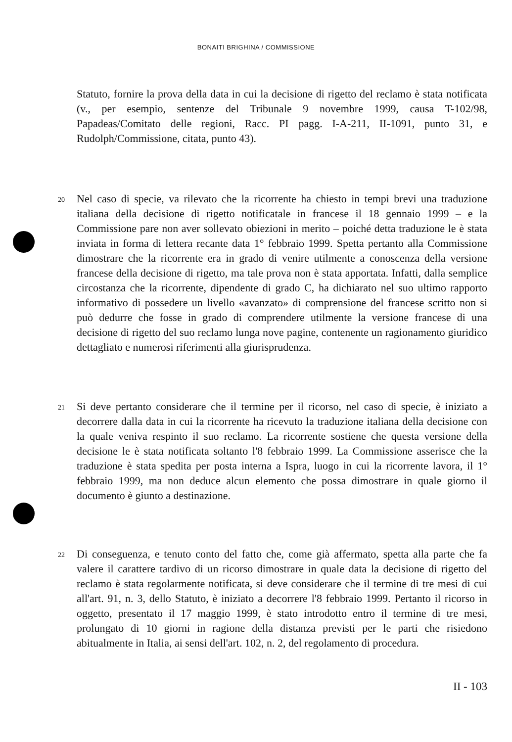BONAITI BRIGHINA / COMMISSIONE
Statuto, fornire la prova della data in cui la decisione di rigetto del reclamo è stata notificata (v., per esempio, sentenze del Tribunale 9 novembre 1999, causa T-102/98, Papadeas/Comitato delle regioni, Racc. PI pagg. I-A-211, II-1091, punto 31, e Rudolph/Commissione, citata, punto 43).
20 Nel caso di specie, va rilevato che la ricorrente ha chiesto in tempi brevi una traduzione italiana della decisione di rigetto notificatale in francese il 18 gennaio 1999 – e la Commissione pare non aver sollevato obiezioni in merito – poiché detta traduzione le è stata inviata in forma di lettera recante data 1° febbraio 1999. Spetta pertanto alla Commissione dimostrare che la ricorrente era in grado di venire utilmente a conoscenza della versione francese della decisione di rigetto, ma tale prova non è stata apportata. Infatti, dalla semplice circostanza che la ricorrente, dipendente di grado C, ha dichiarato nel suo ultimo rapporto informativo di possedere un livello «avanzato» di comprensione del francese scritto non si può dedurre che fosse in grado di comprendere utilmente la versione francese di una decisione di rigetto del suo reclamo lunga nove pagine, contenente un ragionamento giuridico dettagliato e numerosi riferimenti alla giurisprudenza.
21 Si deve pertanto considerare che il termine per il ricorso, nel caso di specie, è iniziato a decorrere dalla data in cui la ricorrente ha ricevuto la traduzione italiana della decisione con la quale veniva respinto il suo reclamo. La ricorrente sostiene che questa versione della decisione le è stata notificata soltanto l'8 febbraio 1999. La Commissione asserisce che la traduzione è stata spedita per posta interna a Ispra, luogo in cui la ricorrente lavora, il 1° febbraio 1999, ma non deduce alcun elemento che possa dimostrare in quale giorno il documento è giunto a destinazione.
22 Di conseguenza, e tenuto conto del fatto che, come già affermato, spetta alla parte che fa valere il carattere tardivo di un ricorso dimostrare in quale data la decisione di rigetto del reclamo è stata regolarmente notificata, si deve considerare che il termine di tre mesi di cui all'art. 91, n. 3, dello Statuto, è iniziato a decorrere l'8 febbraio 1999. Pertanto il ricorso in oggetto, presentato il 17 maggio 1999, è stato introdotto entro il termine di tre mesi, prolungato di 10 giorni in ragione della distanza previsti per le parti che risiedono abitualmente in Italia, ai sensi dell'art. 102, n. 2, del regolamento di procedura.
II - 103